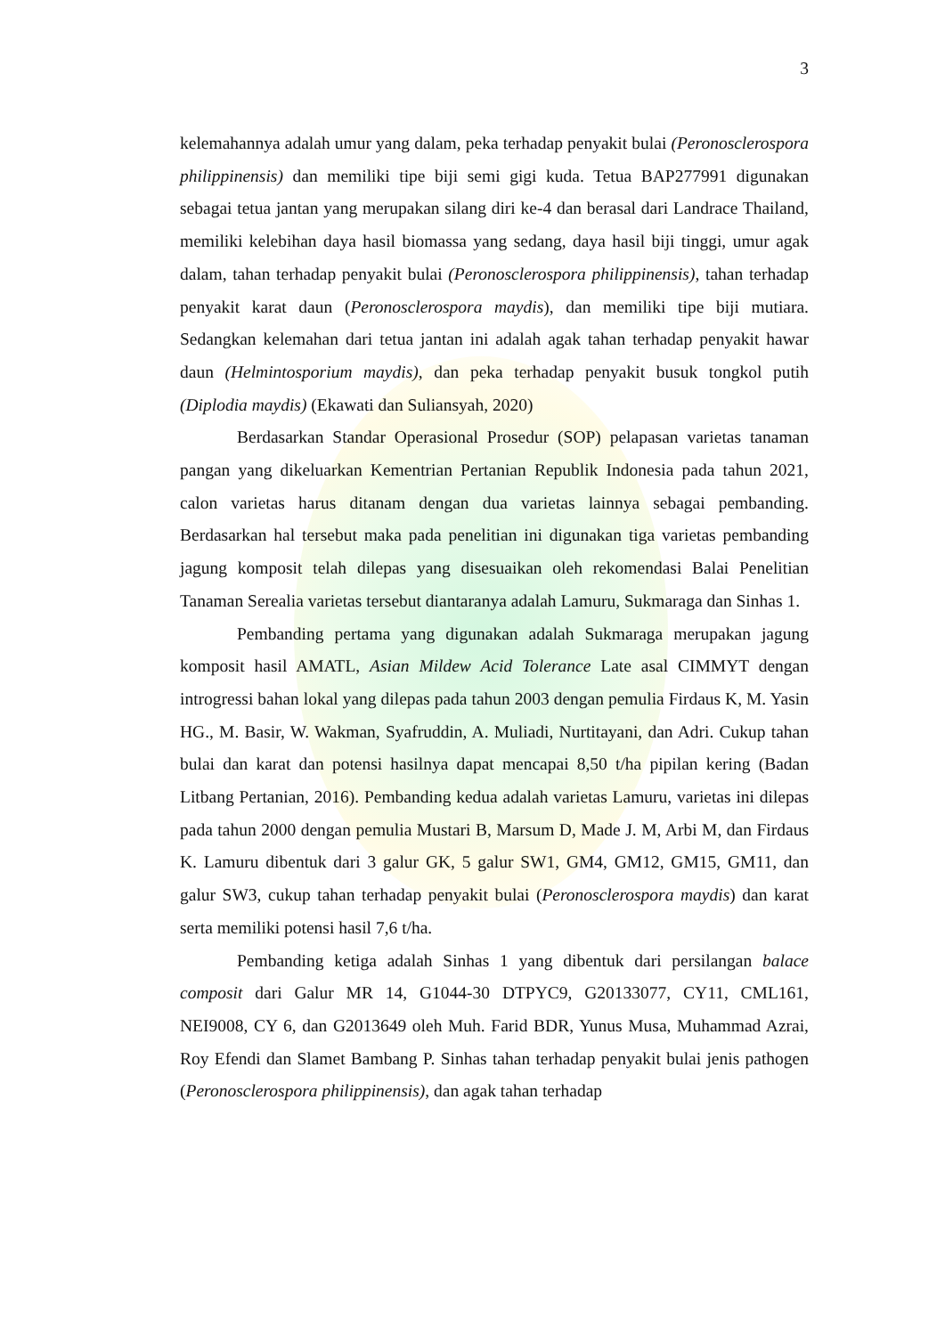3
kelemahannya adalah umur yang dalam, peka terhadap penyakit bulai (Peronosclerospora philippinensis) dan memiliki tipe biji semi gigi kuda. Tetua BAP277991 digunakan sebagai tetua jantan yang merupakan silang diri ke-4 dan berasal dari Landrace Thailand, memiliki kelebihan daya hasil biomassa yang sedang, daya hasil biji tinggi, umur agak dalam, tahan terhadap penyakit bulai (Peronosclerospora philippinensis), tahan terhadap penyakit karat daun (Peronosclerospora maydis), dan memiliki tipe biji mutiara. Sedangkan kelemahan dari tetua jantan ini adalah agak tahan terhadap penyakit hawar daun (Helmintosporium maydis), dan peka terhadap penyakit busuk tongkol putih (Diplodia maydis) (Ekawati dan Suliansyah, 2020)
Berdasarkan Standar Operasional Prosedur (SOP) pelapasan varietas tanaman pangan yang dikeluarkan Kementrian Pertanian Republik Indonesia pada tahun 2021, calon varietas harus ditanam dengan dua varietas lainnya sebagai pembanding. Berdasarkan hal tersebut maka pada penelitian ini digunakan tiga varietas pembanding jagung komposit telah dilepas yang disesuaikan oleh rekomendasi Balai Penelitian Tanaman Serealia varietas tersebut diantaranya adalah Lamuru, Sukmaraga dan Sinhas 1.
Pembanding pertama yang digunakan adalah Sukmaraga merupakan jagung komposit hasil AMATL, Asian Mildew Acid Tolerance Late asal CIMMYT dengan introgressi bahan lokal yang dilepas pada tahun 2003 dengan pemulia Firdaus K, M. Yasin HG., M. Basir, W. Wakman, Syafruddin, A. Muliadi, Nurtitayani, dan Adri. Cukup tahan bulai dan karat dan potensi hasilnya dapat mencapai 8,50 t/ha pipilan kering (Badan Litbang Pertanian, 2016). Pembanding kedua adalah varietas Lamuru, varietas ini dilepas pada tahun 2000 dengan pemulia Mustari B, Marsum D, Made J. M, Arbi M, dan Firdaus K. Lamuru dibentuk dari 3 galur GK, 5 galur SW1, GM4, GM12, GM15, GM11, dan galur SW3, cukup tahan terhadap penyakit bulai (Peronosclerospora maydis) dan karat serta memiliki potensi hasil 7,6 t/ha.
Pembanding ketiga adalah Sinhas 1 yang dibentuk dari persilangan balace composit dari Galur MR 14, G1044-30 DTPYC9, G20133077, CY11, CML161, NEI9008, CY 6, dan G2013649 oleh Muh. Farid BDR, Yunus Musa, Muhammad Azrai, Roy Efendi dan Slamet Bambang P. Sinhas tahan terhadap penyakit bulai jenis pathogen (Peronosclerospora philippinensis), dan agak tahan terhadap